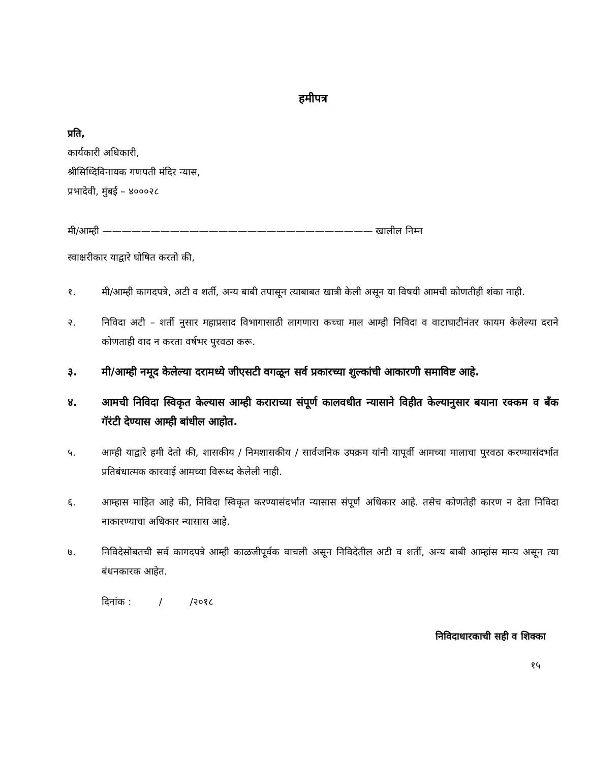हमीपत्र
प्रति,
कार्यकारी अधिकारी,
श्रीसिध्दिविनायक गणपती मंदिर न्यास,
प्रभादेवी, मुंबई – ४०००२८
मी/आम्ही ———————————————————————————— खालील निम्न
स्वाक्षरीकार याद्वारे घोषित करतो की,
१. मी/आम्ही कागदपत्रे, अटी व शर्ती, अन्य बाबी तपासून त्याबाबत खात्री केली असून या विषयी आमची कोणतीही शंका नाही.
२. निविदा अटी – शर्ती नुसार महाप्रसाद विभागासाठी लागणारा कच्चा माल आम्ही निविदा व वाटाघाटीनंतर कायम केलेल्या दराने कोणताही वाद न करता वर्षभर पुरवठा करू.
३. मी/आम्ही नमूद केलेल्या दरामध्ये जीएसटी वगळून सर्व प्रकारच्या शुल्कांची आकारणी समाविष्ट आहे.
४. आमची निविदा स्विकृत केल्यास आम्ही कराराच्या संपूर्ण कालवधीत न्यासाने विहीत केल्यानुसार बयाना रक्कम व बॅंक गॅरंटी देण्यास आम्ही बांधील आहोत.
५. आम्ही याद्वारे हमी देतो की, शासकीय / निमशासकीय / सार्वजनिक उपक्रम यांनी यापूर्वी आमच्या मालाचा पुरवठा करण्यासंदर्भात प्रतिबंधात्मक कारवाई आमच्या विरूध्द केलेली नाही.
६. आम्हास माहित आहे की, निविदा स्विकृत करण्यासंदर्भात न्यासास संपूर्ण अधिकार आहे. तसेच कोणतेही कारण न देता निविदा नाकारण्याचा अधिकार न्यासास आहे.
७. निविदेसोबतची सर्व कागदपत्रे आम्ही काळजीपूर्वक वाचली असून निविदेतील अटी व शर्ती, अन्य बाबी आम्हांस मान्य असून त्या बंधनकारक आहेत.
दिनांक : / /२०१८
निविदाधारकाची सही व शिक्का
१५